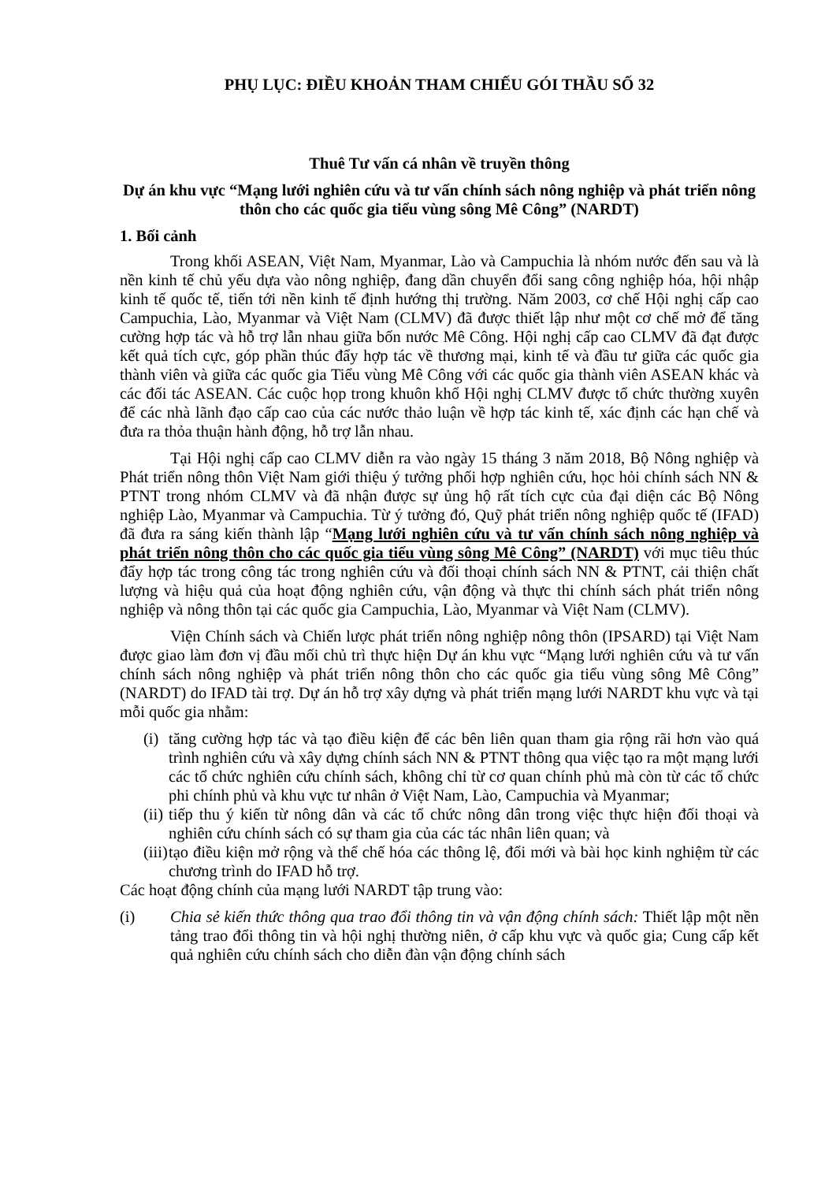PHỤ LỤC: ĐIỀU KHOẢN THAM CHIẾU GÓI THẦU SỐ 32
Thuê Tư vấn cá nhân về truyền thông
Dự án khu vực “Mạng lưới nghiên cứu và tư vấn chính sách nông nghiệp và phát triển nông thôn cho các quốc gia tiểu vùng sông Mê Công” (NARDT)
1. Bối cảnh
Trong khối ASEAN, Việt Nam, Myanmar, Lào và Campuchia là nhóm nước đến sau và là nền kinh tế chủ yếu dựa vào nông nghiệp, đang dần chuyển đổi sang công nghiệp hóa, hội nhập kinh tế quốc tế, tiến tới nền kinh tế định hướng thị trường. Năm 2003, cơ chế Hội nghị cấp cao Campuchia, Lào, Myanmar và Việt Nam (CLMV) đã được thiết lập như một cơ chế mở để tăng cường hợp tác và hỗ trợ lẫn nhau giữa bốn nước Mê Công. Hội nghị cấp cao CLMV đã đạt được kết quả tích cực, góp phần thúc đẩy hợp tác về thương mại, kinh tế và đầu tư giữa các quốc gia thành viên và giữa các quốc gia Tiểu vùng Mê Công với các quốc gia thành viên ASEAN khác và các đối tác ASEAN. Các cuộc họp trong khuôn khổ Hội nghị CLMV được tổ chức thường xuyên để các nhà lãnh đạo cấp cao của các nước thảo luận về hợp tác kinh tế, xác định các hạn chế và đưa ra thỏa thuận hành động, hỗ trợ lẫn nhau.
Tại Hội nghị cấp cao CLMV diễn ra vào ngày 15 tháng 3 năm 2018, Bộ Nông nghiệp và Phát triển nông thôn Việt Nam giới thiệu ý tưởng phối hợp nghiên cứu, học hỏi chính sách NN & PTNT trong nhóm CLMV và đã nhận được sự ủng hộ rất tích cực của đại diện các Bộ Nông nghiệp Lào, Myanmar và Campuchia. Từ ý tưởng đó, Quỹ phát triển nông nghiệp quốc tế (IFAD) đã đưa ra sáng kiến thành lập “Mạng lưới nghiên cứu và tư vấn chính sách nông nghiệp và phát triển nông thôn cho các quốc gia tiểu vùng sông Mê Công” (NARDT) với mục tiêu thúc đẩy hợp tác trong công tác trong nghiên cứu và đối thoại chính sách NN & PTNT, cải thiện chất lượng và hiệu quả của hoạt động nghiên cứu, vận động và thực thi chính sách phát triển nông nghiệp và nông thôn tại các quốc gia Campuchia, Lào, Myanmar và Việt Nam (CLMV).
Viện Chính sách và Chiến lược phát triển nông nghiệp nông thôn (IPSARD) tại Việt Nam được giao làm đơn vị đầu mối chủ trì thực hiện Dự án khu vực “Mạng lưới nghiên cứu và tư vấn chính sách nông nghiệp và phát triển nông thôn cho các quốc gia tiểu vùng sông Mê Công” (NARDT) do IFAD tài trợ. Dự án hỗ trợ xây dựng và phát triển mạng lưới NARDT khu vực và tại mỗi quốc gia nhằm:
(i) tăng cường hợp tác và tạo điều kiện để các bên liên quan tham gia rộng rãi hơn vào quá trình nghiên cứu và xây dựng chính sách NN & PTNT thông qua việc tạo ra một mạng lưới các tổ chức nghiên cứu chính sách, không chỉ từ cơ quan chính phủ mà còn từ các tổ chức phi chính phủ và khu vực tư nhân ở Việt Nam, Lào, Campuchia và Myanmar;
(ii) tiếp thu ý kiến từ nông dân và các tổ chức nông dân trong việc thực hiện đối thoại và nghiên cứu chính sách có sự tham gia của các tác nhân liên quan; và
(iii) tạo điều kiện mở rộng và thể chế hóa các thông lệ, đổi mới và bài học kinh nghiệm từ các chương trình do IFAD hỗ trợ.
Các hoạt động chính của mạng lưới NARDT tập trung vào:
(i) Chia sẻ kiến thức thông qua trao đổi thông tin và vận động chính sách: Thiết lập một nền tảng trao đổi thông tin và hội nghị thường niên, ở cấp khu vực và quốc gia; Cung cấp kết quả nghiên cứu chính sách cho diễn đàn vận động chính sách